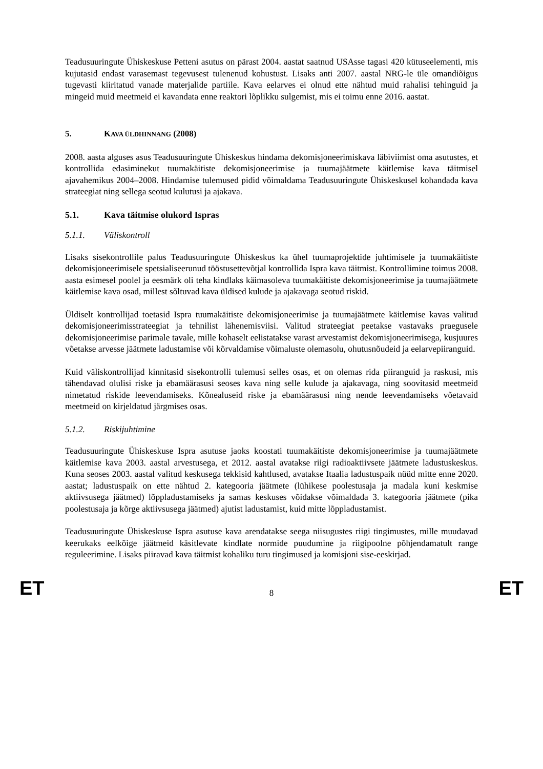Teadusuuringute Ühiskeskuse Petteni asutus on pärast 2004. aastat saatnud USAsse tagasi 420 kütuseelementi, mis kujutasid endast varasemast tegevusest tulenenud kohustust. Lisaks anti 2007. aastal NRG-le üle omandiõigus tugevasti kiiritatud vanade materjalide partiile. Kava eelarves ei olnud ette nähtud muid rahalisi tehinguid ja mingeid muid meetmeid ei kavandata enne reaktori lõplikku sulgemist, mis ei toimu enne 2016. aastat.
5. KAVA ÜLDHINNANG (2008)
2008. aasta alguses asus Teadusuuringute Ühiskeskus hindama dekomisjoneerimiskava läbiviimist oma asutustes, et kontrollida edasiminekut tuumakäitiste dekomisjoneerimise ja tuumajäätmete käitlemise kava täitmisel ajavahemikus 2004–2008. Hindamise tulemused pidid võimaldama Teadusuuringute Ühiskeskusel kohandada kava strateegiat ning sellega seotud kulutusi ja ajakava.
5.1. Kava täitmise olukord Ispras
5.1.1. Väliskontroll
Lisaks sisekontrollile palus Teadusuuringute Ühiskeskus ka ühel tuumaprojektide juhtimisele ja tuumakäitiste dekomisjoneerimisele spetsialiseerunud tööstusettevõtjal kontrollida Ispra kava täitmist. Kontrollimine toimus 2008. aasta esimesel poolel ja eesmärk oli teha kindlaks käimasoleva tuumakäitiste dekomisjoneerimise ja tuumajäätmete käitlemise kava osad, millest sõltuvad kava üldised kulude ja ajakavaga seotud riskid.
Üldiselt kontrollijad toetasid Ispra tuumakäitiste dekomisjoneerimise ja tuumajäätmete käitlemise kavas valitud dekomisjoneerimisstrateegiat ja tehnilist lähenemisviisi. Valitud strateegiat peetakse vastavaks praegusele dekomisjoneerimise parimale tavale, mille kohaselt eelistatakse varast arvestamist dekomisjoneerimisega, kusjuures võetakse arvesse jäätmete ladustamise või kõrvaldamise võimaluste olemasolu, ohutusnõudeid ja eelarvepiiranguid.
Kuid väliskontrollijad kinnitasid sisekontrolli tulemusi selles osas, et on olemas rida piiranguid ja raskusi, mis tähendavad olulisi riske ja ebamäärasusi seoses kava ning selle kulude ja ajakavaga, ning soovitasid meetmeid nimetatud riskide leevendamiseks. Kõnealuseid riske ja ebamäärasusi ning nende leevendamiseks võetavaid meetmeid on kirjeldatud järgmises osas.
5.1.2. Riskijuhtimine
Teadusuuringute Ühiskeskuse Ispra asutuse jaoks koostati tuumakäitiste dekomisjoneerimise ja tuumajäätmete käitlemise kava 2003. aastal arvestusega, et 2012. aastal avatakse riigi radioaktiivsete jäätmete ladustuskeskus. Kuna seoses 2003. aastal valitud keskusega tekkisid kahtlused, avatakse Itaalia ladustuspaik nüüd mitte enne 2020. aastat; ladustuspaik on ette nähtud 2. kategooria jäätmete (lühikese poolestusaja ja madala kuni keskmise aktiivsusega jäätmed) lõppladustamiseks ja samas keskuses võidakse võimaldada 3. kategooria jäätmete (pika poolestusaja ja kõrge aktiivsusega jäätmed) ajutist ladustamist, kuid mitte lõppladustamist.
Teadusuuringute Ühiskeskuse Ispra asutuse kava arendatakse seega niisugustes riigi tingimustes, mille muudavad keerukaks eelkõige jäätmeid käsitlevate kindlate normide puudumine ja riigipoolne põhjendamatult range reguleerimine. Lisaks piiravad kava täitmist kohaliku turu tingimused ja komisjoni sise-eeskirjad.
ET 8 ET